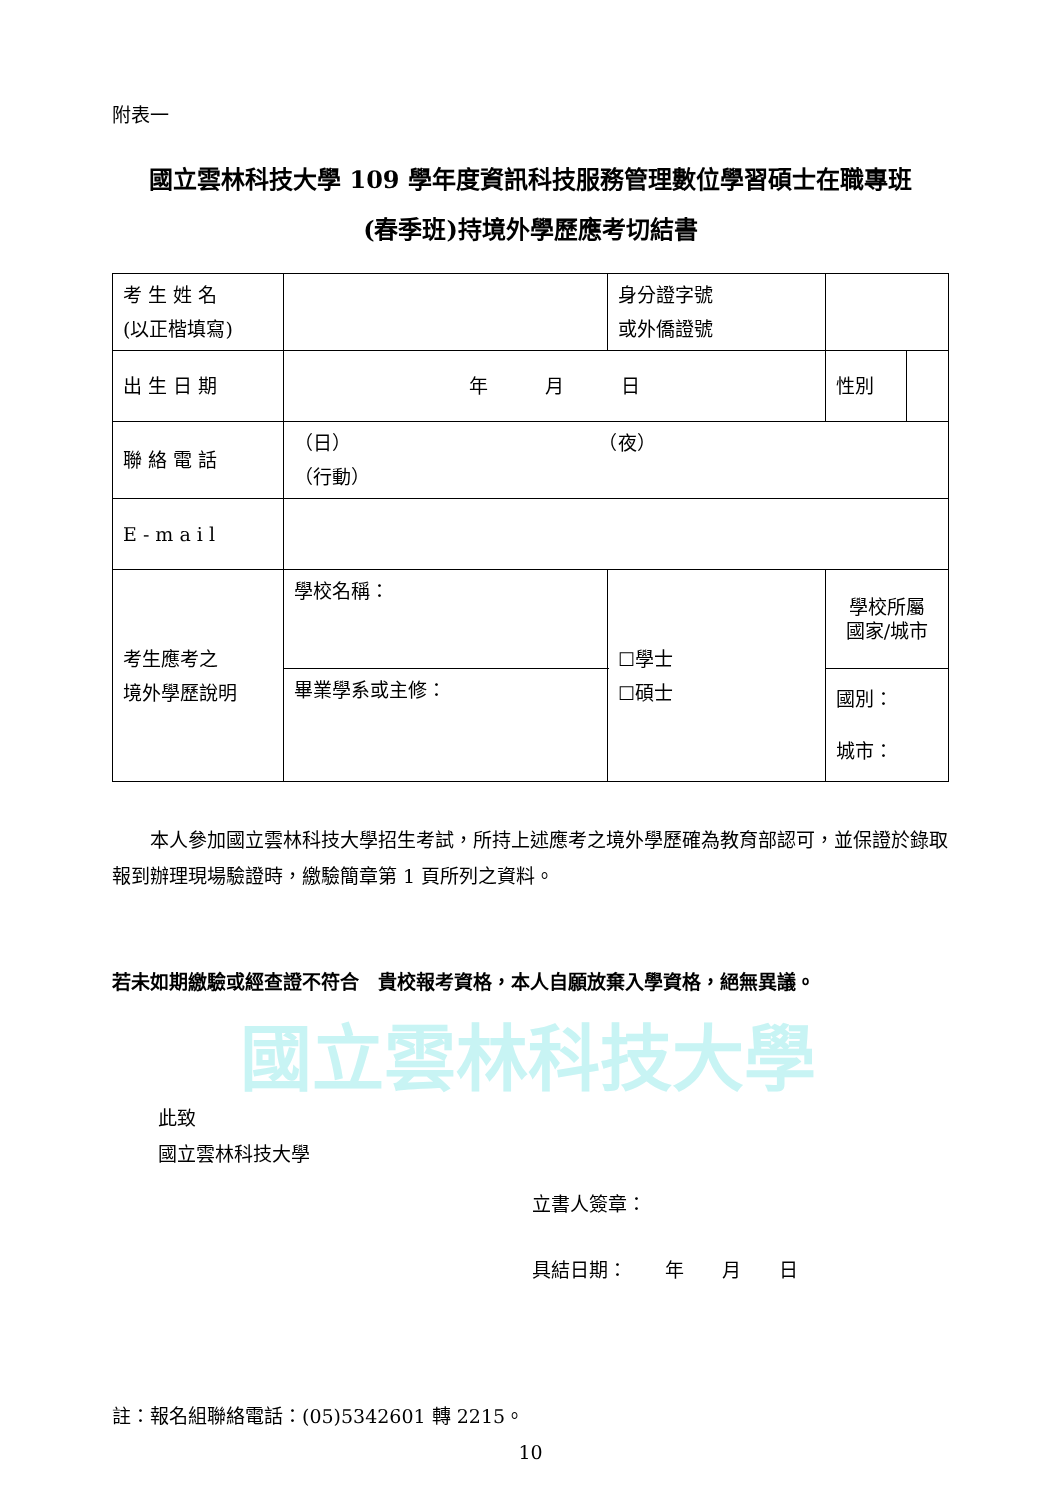國立雲林科技大學
附表一
國立雲林科技大學 109 學年度資訊科技服務管理數位學習碩士在職專班
(春季班)持境外學歷應考切結書
| 考 生 姓 名 (以正楷填寫) | | 身分證字號 或外僑證號 | | |
| 出 生 日 期 | 年 月 日 | | 性別 | |
| 聯 絡 電 話 | （日） （夜） （行動） | | | |
| E - m a i l | | | | |
| 考生應考之 境外學歷說明 | 學校名稱： | ☐學士 ☐碩士 | 學校所屬 國家/城市 | |
| | 畢業學系或主修： | | 國別： 城市： | |
本人參加國立雲林科技大學招生考試，所持上述應考之境外學歷確為教育部認可，並保證於錄取報到辦理現場驗證時，繳驗簡章第 1 頁所列之資料。
若未如期繳驗或經查證不符合　貴校報考資格，本人自願放棄入學資格，絕無異議。
此致
國立雲林科技大學
立書人簽章：
具結日期：　　年　　月　　日
註：報名組聯絡電話：(05)5342601 轉 2215。
10